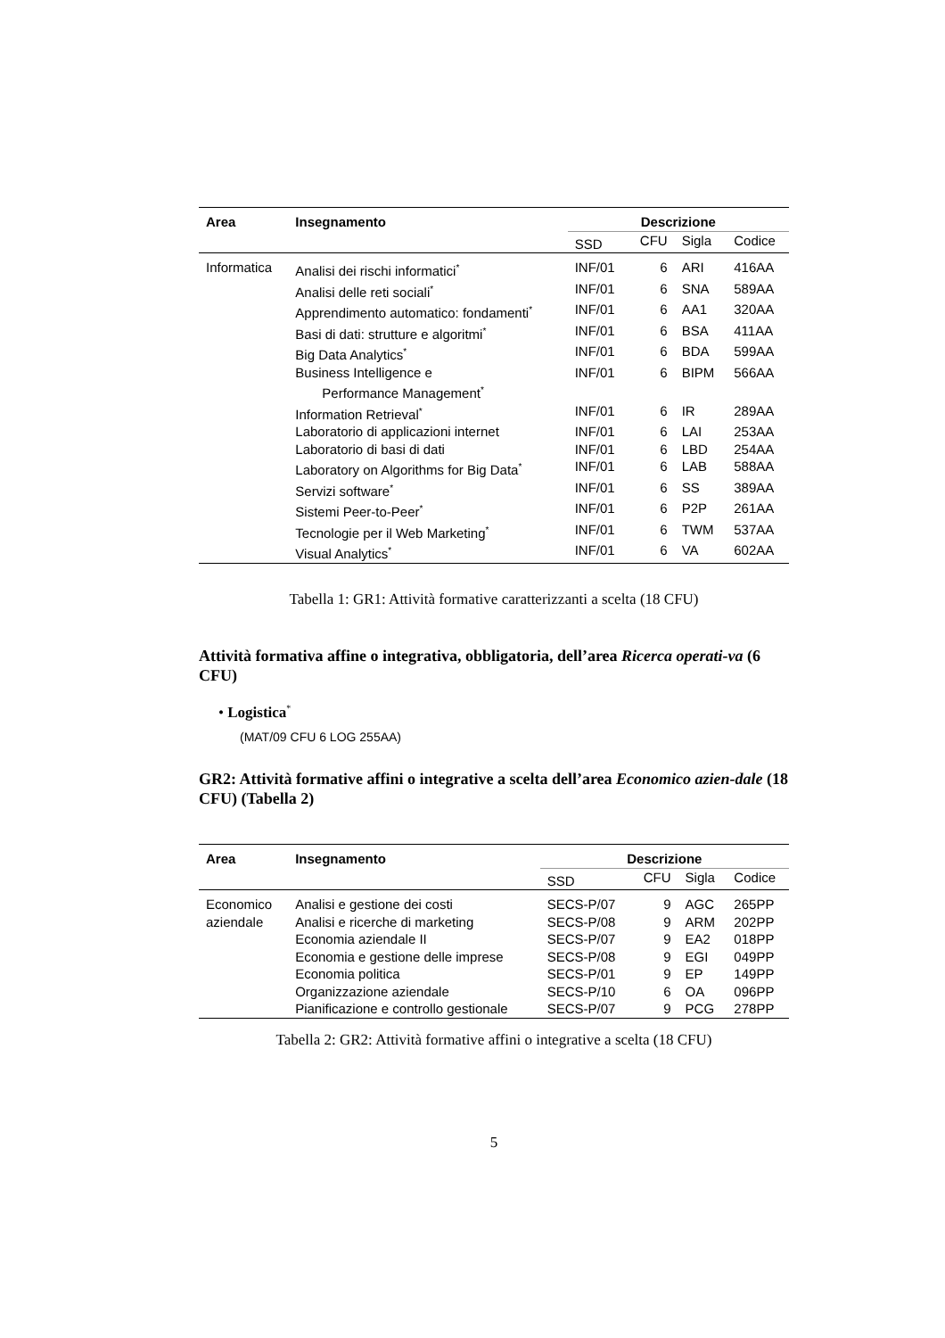| Area | Insegnamento | Descrizione | | | |
| --- | --- | --- | --- | --- | --- |
| | | SSD | CFU | Sigla | Codice |
| Informatica | Analisi dei rischi informatici<sup>*</sup> | INF/01 | 6 | ARI | 416AA |
| | Analisi delle reti sociali<sup>*</sup> | INF/01 | 6 | SNA | 589AA |
| | Apprendimento automatico: fondamenti<sup>*</sup> | INF/01 | 6 | AA1 | 320AA |
| | Basi di dati: strutture e algoritmi<sup>*</sup> | INF/01 | 6 | BSA | 411AA |
| | Big Data Analytics<sup>*</sup> | INF/01 | 6 | BDA | 599AA |
| | Business Intelligence e Performance Management<sup>*</sup> | INF/01 | 6 | BIPM | 566AA |
| | Information Retrieval<sup>*</sup> | INF/01 | 6 | IR | 289AA |
| | Laboratorio di applicazioni internet | INF/01 | 6 | LAI | 253AA |
| | Laboratorio di basi di dati | INF/01 | 6 | LBD | 254AA |
| | Laboratory on Algorithms for Big Data<sup>*</sup> | INF/01 | 6 | LAB | 588AA |
| | Servizi software<sup>*</sup> | INF/01 | 6 | SS | 389AA |
| | Sistemi Peer-to-Peer<sup>*</sup> | INF/01 | 6 | P2P | 261AA |
| | Tecnologie per il Web Marketing<sup>*</sup> | INF/01 | 6 | TWM | 537AA |
| | Visual Analytics<sup>*</sup> | INF/01 | 6 | VA | 602AA |
Tabella 1: GR1: Attività formative caratterizzanti a scelta (18 CFU)
Attività formativa affine o integrativa, obbligatoria, dell’area Ricerca operati-va (6 CFU)
• Logistica<sup>*</sup>
(MAT/09 CFU 6 LOG 255AA)
GR2: Attività formative affini o integrative a scelta dell’area Economico azien-dale (18 CFU) (Tabella 2)
| Area | Insegnamento | Descrizione | | | |
| --- | --- | --- | --- | --- | --- |
| | | SSD | CFU | Sigla | Codice |
| Economico | Analisi e gestione dei costi | SECS-P/07 | 9 | AGC | 265PP |
| aziendale | Analisi e ricerche di marketing | SECS-P/08 | 9 | ARM | 202PP |
| | Economia aziendale II | SECS-P/07 | 9 | EA2 | 018PP |
| | Economia e gestione delle imprese | SECS-P/08 | 9 | EGI | 049PP |
| | Economia politica | SECS-P/01 | 9 | EP | 149PP |
| | Organizzazione aziendale | SECS-P/10 | 6 | OA | 096PP |
| | Pianificazione e controllo gestionale | SECS-P/07 | 9 | PCG | 278PP |
Tabella 2: GR2: Attività formative affini o integrative a scelta (18 CFU)
5